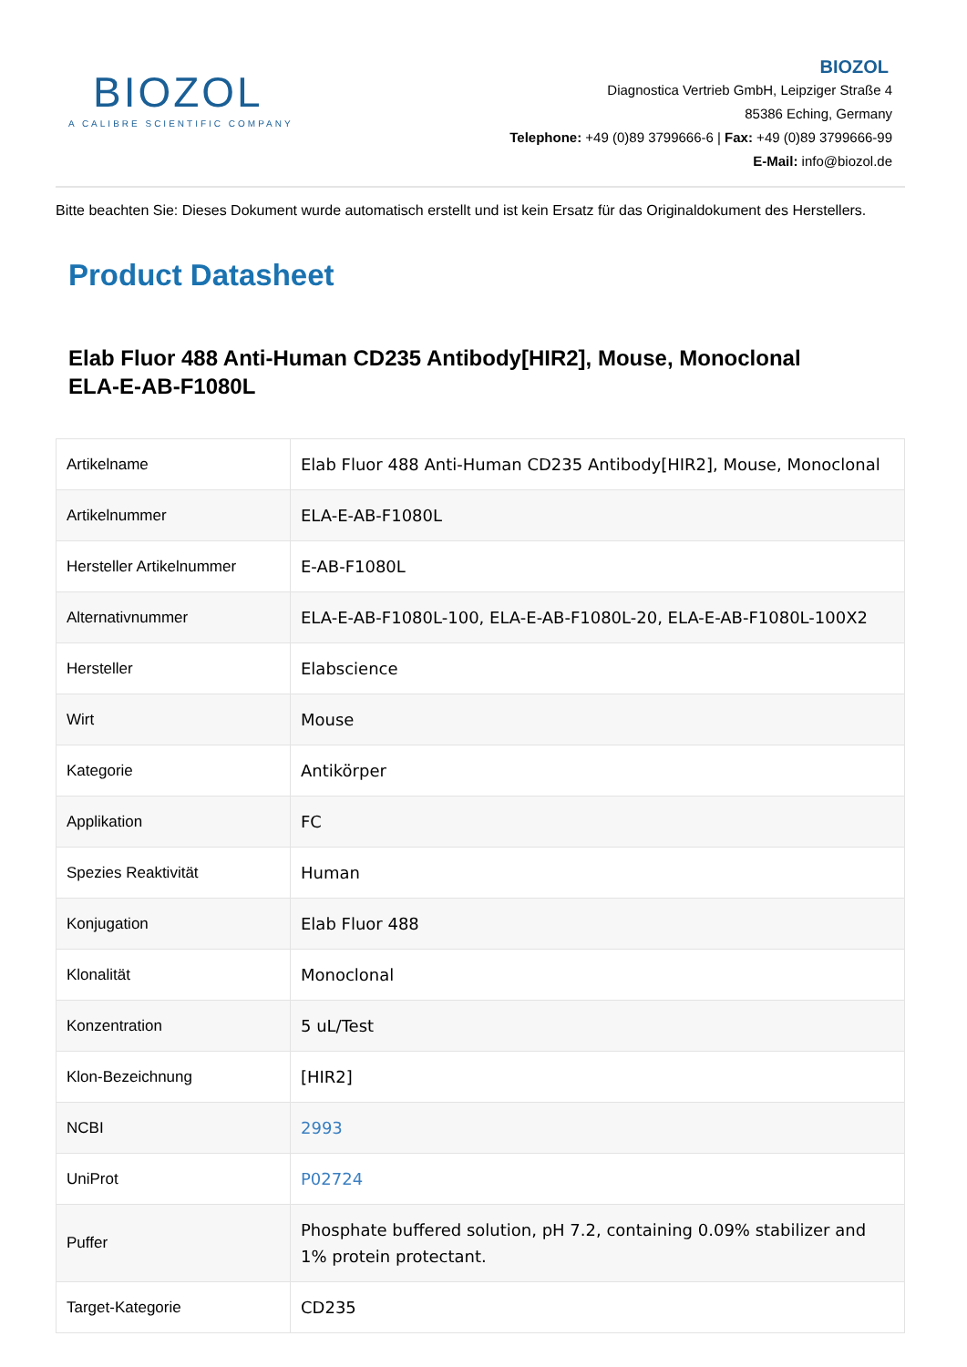BIOZOL
A CALIBRE SCIENTIFIC COMPANY
BIOZOL
Diagnostica Vertrieb GmbH, Leipziger Straße 4
85386 Eching, Germany
Telephone: +49 (0)89 3799666-6 | Fax: +49 (0)89 3799666-99
E-Mail: info@biozol.de
Bitte beachten Sie: Dieses Dokument wurde automatisch erstellt und ist kein Ersatz für das Originaldokument des Herstellers.
Product Datasheet
Elab Fluor 488 Anti-Human CD235 Antibody[HIR2], Mouse, Monoclonal
ELA-E-AB-F1080L
| Artikelname | Elab Fluor 488 Anti-Human CD235 Antibody[HIR2], Mouse, Monoclonal |
| Artikelnummer | ELA-E-AB-F1080L |
| Hersteller Artikelnummer | E-AB-F1080L |
| Alternativnummer | ELA-E-AB-F1080L-100, ELA-E-AB-F1080L-20, ELA-E-AB-F1080L-100X2 |
| Hersteller | Elabscience |
| Wirt | Mouse |
| Kategorie | Antikörper |
| Applikation | FC |
| Spezies Reaktivität | Human |
| Konjugation | Elab Fluor 488 |
| Klonalität | Monoclonal |
| Konzentration | 5 uL/Test |
| Klon-Bezeichnung | [HIR2] |
| NCBI | 2993 |
| UniProt | P02724 |
| Puffer | Phosphate buffered solution, pH 7.2, containing 0.09% stabilizer and 1% protein protectant. |
| Target-Kategorie | CD235 |